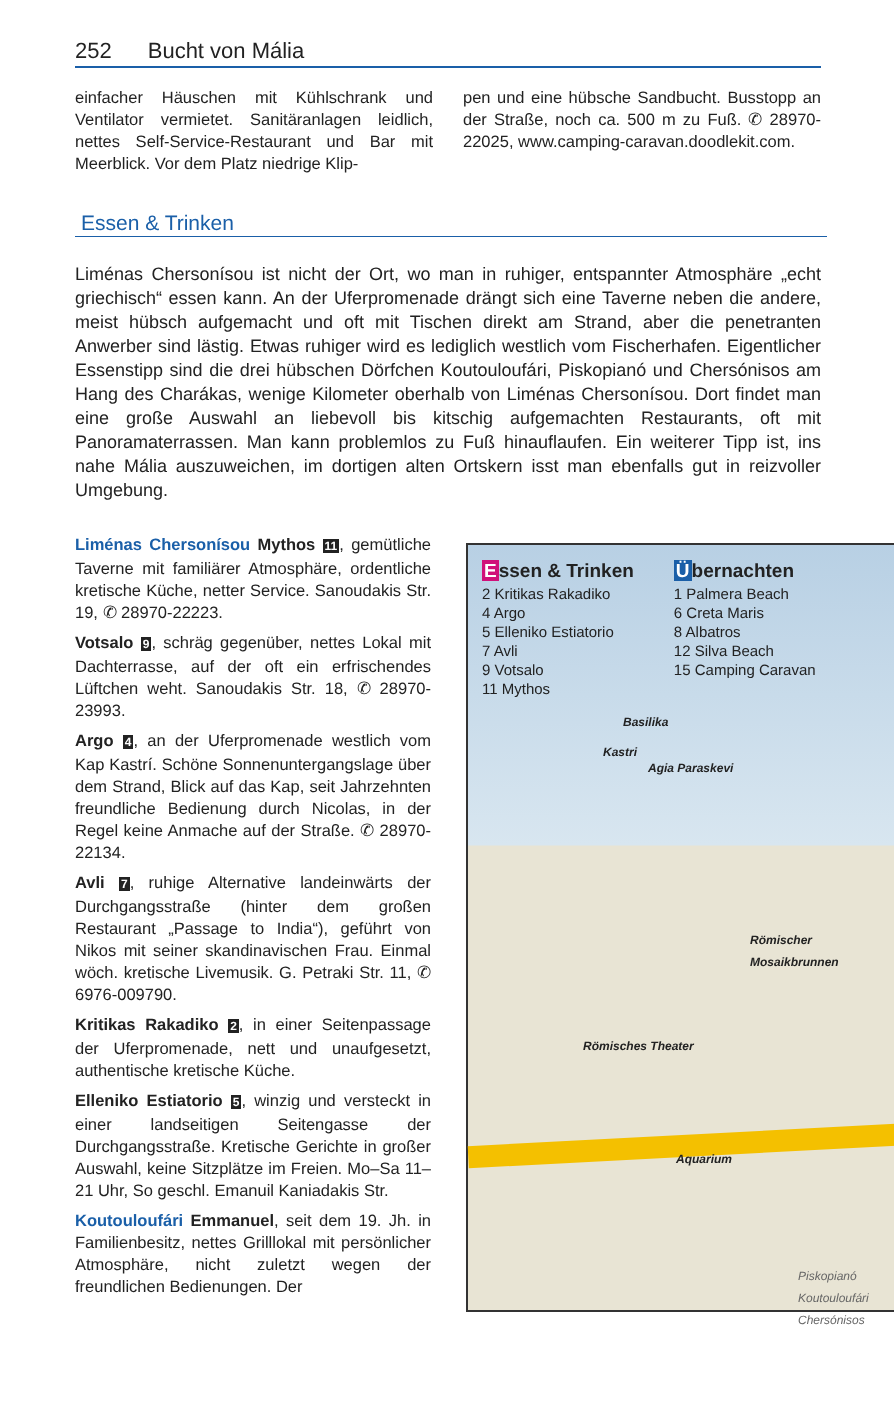252 Bucht von Mália
einfacher Häuschen mit Kühlschrank und Ventilator vermietet. Sanitäranlagen leidlich, nettes Self-Service-Restaurant und Bar mit Meerblick. Vor dem Platz niedrige Klip-
pen und eine hübsche Sandbucht. Busstopp an der Straße, noch ca. 500 m zu Fuß. ✆ 28970-22025, www.camping-caravan.doodlekit.com.
Essen & Trinken
Liménas Chersonísou ist nicht der Ort, wo man in ruhiger, entspannter Atmosphäre „echt griechisch“ essen kann. An der Uferpromenade drängt sich eine Taverne neben die andere, meist hübsch aufgemacht und oft mit Tischen direkt am Strand, aber die penetranten Anwerber sind lästig. Etwas ruhiger wird es lediglich westlich vom Fischerhafen. Eigentlicher Essenstipp sind die drei hübschen Dörfchen Koutouloufári, Piskopianó und Chersónisos am Hang des Charákas, wenige Kilometer oberhalb von Liménas Chersonísou. Dort findet man eine große Auswahl an liebevoll bis kitschig aufgemachten Restaurants, oft mit Panoramaterrassen. Man kann problemlos zu Fuß hinauflaufen. Ein weiterer Tipp ist, ins nahe Mália auszuweichen, im dortigen alten Ortskern isst man ebenfalls gut in reizvoller Umgebung.
Liménas Chersonísou Mythos 11, gemütliche Taverne mit familiärer Atmosphäre, ordentliche kretische Küche, netter Service. Sanoudakis Str. 19, ✆ 28970-22223.
Votsalo 9, schräg gegenüber, nettes Lokal mit Dachterrasse, auf der oft ein erfrischendes Lüftchen weht. Sanoudakis Str. 18, ✆ 28970-23993.
Argo 4, an der Uferpromenade westlich vom Kap Kastrí. Schöne Sonnenuntergangslage über dem Strand, Blick auf das Kap, seit Jahrzehnten freundliche Bedienung durch Nicolas, in der Regel keine Anmache auf der Straße. ✆ 28970-22134.
Avli 7, ruhige Alternative landeinwärts der Durchgangsstraße (hinter dem großen Restaurant „Passage to India“), geführt von Nikos mit seiner skandinavischen Frau. Einmal wöch. kretische Livemusik. G. Petraki Str. 11, ✆ 6976-009790.
Kritikas Rakadiko 2, in einer Seitenpassage der Uferpromenade, nett und unaufgesetzt, authentische kretische Küche.
Elleniko Estiatorio 5, winzig und versteckt in einer landseitigen Seitengasse der Durchgangsstraße. Kretische Gerichte in großer Auswahl, keine Sitzplätze im Freien. Mo–Sa 11–21 Uhr, So geschl. Emanuil Kaniadakis Str.
Koutouloufári Emmanuel, seit dem 19. Jh. in Familienbesitz, nettes Grilllokal mit persönlicher Atmosphäre, nicht zuletzt wegen der freundlichen Bedienungen. Der
Essen & Trinken
2 Kritikas Rakadiko
4 Argo
5 Elleniko Estiatorio
7 Avli
9 Votsalo
11 Mythos
Übernachten
1 Palmera Beach
6 Creta Maris
8 Albatros
12 Silva Beach
15 Camping Caravan
Basilika
Kastri
Agia Paraskevi
Römischer Mosaikbrunnen
Römisches Theater
Aquarium
Piskopianó Koutouloufári Chersónisos